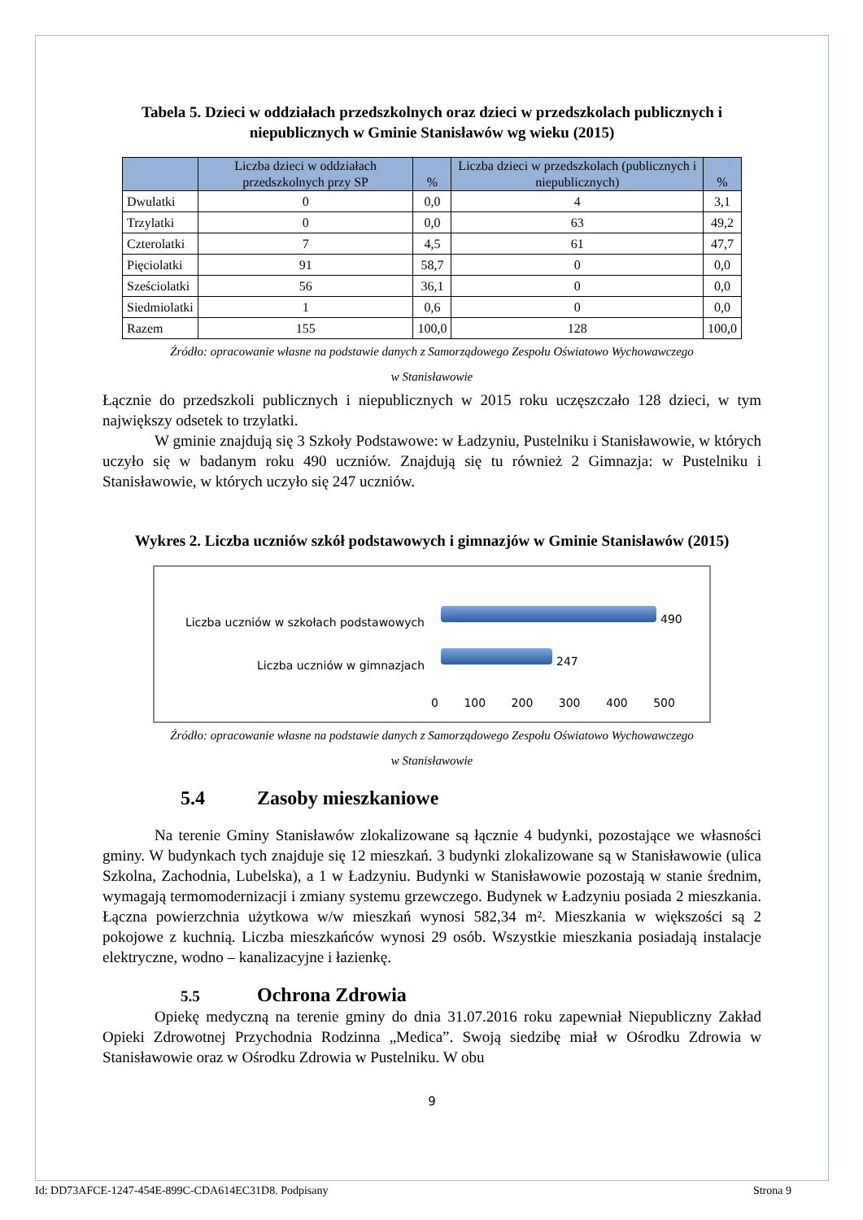Tabela 5. Dzieci w oddziałach przedszkolnych oraz dzieci w przedszkolach publicznych i niepublicznych w Gminie Stanisławów wg wieku (2015)
| | Liczba dzieci w oddziałach przedszkolnych przy SP | % | Liczba dzieci w przedszkolach (publicznych i niepublicznych) | % |
| --- | --- | --- | --- | --- |
| Dwulatki | 0 | 0,0 | 4 | 3,1 |
| Trzylatki | 0 | 0,0 | 63 | 49,2 |
| Czterolatki | 7 | 4,5 | 61 | 47,7 |
| Pięciolatki | 91 | 58,7 | 0 | 0,0 |
| Sześciolatki | 56 | 36,1 | 0 | 0,0 |
| Siedmiolatki | 1 | 0,6 | 0 | 0,0 |
| Razem | 155 | 100,0 | 128 | 100,0 |
Źródło: opracowanie własne na podstawie danych z Samorządowego Zespołu Oświatowo Wychowawczego
w Stanisławowie
Łącznie do przedszkoli publicznych i niepublicznych w 2015 roku uczęszczało 128 dzieci, w tym największy odsetek to trzylatki.
W gminie znajdują się 3 Szkoły Podstawowe: w Ładzyniu, Pustelniku i Stanisławowie, w których uczyło się w badanym roku 490 uczniów. Znajdują się tu również 2 Gimnazja: w Pustelniku i Stanisławowie, w których uczyło się 247 uczniów.
Wykres 2. Liczba uczniów szkół podstawowych i gimnazjów w Gminie Stanisławów (2015)
Liczba uczniów w szkołach podstawowych
Liczba uczniów w gimnazjach
490
247
0 100 200 300 400 500
Źródło: opracowanie własne na podstawie danych z Samorządowego Zespołu Oświatowo Wychowawczego
w Stanisławowie
5.4 Zasoby mieszkaniowe
Na terenie Gminy Stanisławów zlokalizowane są łącznie 4 budynki, pozostające we własności gminy. W budynkach tych znajduje się 12 mieszkań. 3 budynki zlokalizowane są w Stanisławowie (ulica Szkolna, Zachodnia, Lubelska), a 1 w Ładzyniu. Budynki w Stanisławowie pozostają w stanie średnim, wymagają termomodernizacji i zmiany systemu grzewczego. Budynek w Ładzyniu posiada 2 mieszkania. Łączna powierzchnia użytkowa w/w mieszkań wynosi 582,34 m². Mieszkania w większości są 2 pokojowe z kuchnią. Liczba mieszkańców wynosi 29 osób. Wszystkie mieszkania posiadają instalacje elektryczne, wodno – kanalizacyjne i łazienkę.
5.5 Ochrona Zdrowia
Opiekę medyczną na terenie gminy do dnia 31.07.2016 roku zapewniał Niepubliczny Zakład Opieki Zdrowotnej Przychodnia Rodzinna „Medica”. Swoją siedzibę miał w Ośrodku Zdrowia w Stanisławowie oraz w Ośrodku Zdrowia w Pustelniku. W obu
9
Id: DD73AFCE-1247-454E-899C-CDA614EC31D8. Podpisany Strona 9